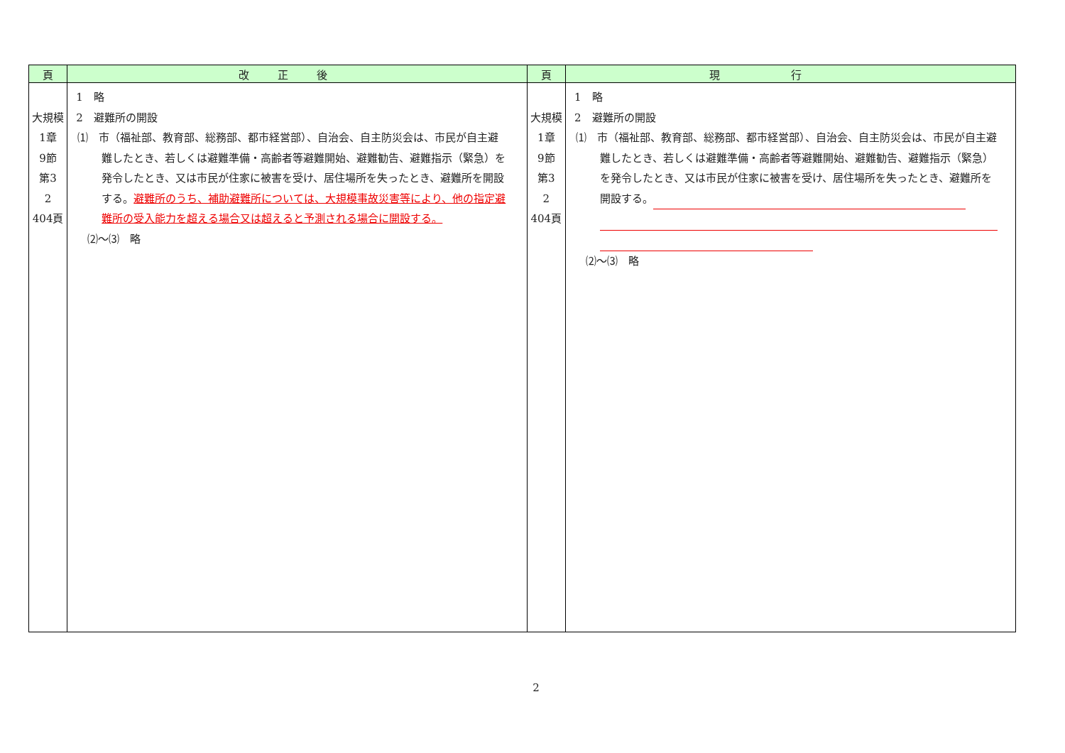| 頁 | 改正後 | 頁 | 現行 |
| --- | --- | --- | --- |
| 大規模 1章 9節 第3 2 404頁 | 1 略 2 避難所の開設 ⑴ 市（福祉部、教育部、総務部、都市経営部）、自治会、自主防災会は、市民が自主避難したとき、若しくは避難準備・高齢者等避難開始、避難勧告、避難指示（緊急）を発令したとき、又は市民が住家に被害を受け、居住場所を失ったとき、避難所を開設する。 避難所のうち、補助避難所については、大規模事故災害等により、他の指定避難所の受入能力を超える場合又は超えると予測される場合に開設する。 ⑵～⑶ 略 | 大規模 1章 9節 第3 2 404頁 | 1 略 2 避難所の開設 ⑴ 市（福祉部、教育部、総務部、都市経営部）、自治会、自主防災会は、市民が自主避難したとき、若しくは避難準備・高齢者等避難開始、避難勧告、避難指示（緊急）を発令したとき、又は市民が住家に被害を受け、居住場所を失ったとき、避難所を開設する。 ⑵～⑶ 略 |
2